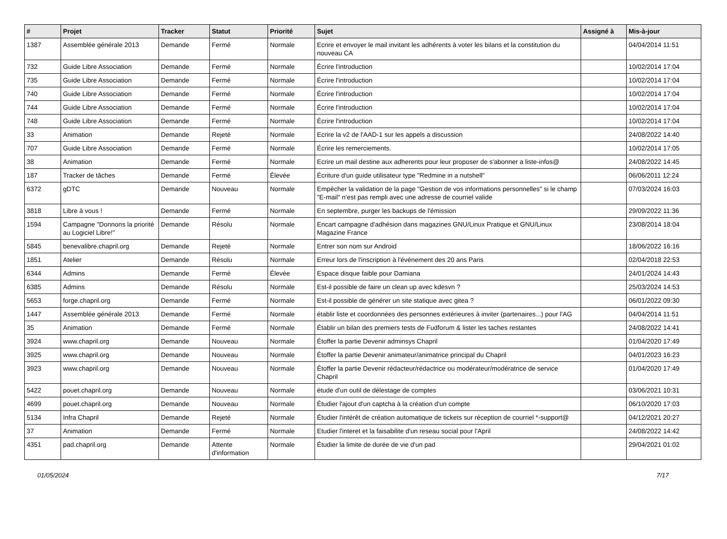| # | Projet | Tracker | Statut | Priorité | Sujet | Assigné à | Mis-à-jour |
| --- | --- | --- | --- | --- | --- | --- | --- |
| 1387 | Assemblée générale 2013 | Demande | Fermé | Normale | Ecrire et envoyer le mail invitant les adhérents à voter les bilans et la constitution du nouveau CA | | 04/04/2014 11:51 |
| 732 | Guide Libre Association | Demande | Fermé | Normale | Écrire l'introduction | | 10/02/2014 17:04 |
| 735 | Guide Libre Association | Demande | Fermé | Normale | Écrire l'introduction | | 10/02/2014 17:04 |
| 740 | Guide Libre Association | Demande | Fermé | Normale | Écrire l'introduction | | 10/02/2014 17:04 |
| 744 | Guide Libre Association | Demande | Fermé | Normale | Écrire l'introduction | | 10/02/2014 17:04 |
| 748 | Guide Libre Association | Demande | Fermé | Normale | Écrire l'introduction | | 10/02/2014 17:04 |
| 33 | Animation | Demande | Rejeté | Normale | Ecrire la v2 de l'AAD-1 sur les appels a discussion | | 24/08/2022 14:40 |
| 707 | Guide Libre Association | Demande | Fermé | Normale | Écrire les remerciements. | | 10/02/2014 17:05 |
| 38 | Animation | Demande | Fermé | Normale | Ecrire un mail destine aux adherents pour leur proposer de s'abonner a liste-infos@ | | 24/08/2022 14:45 |
| 187 | Tracker de tâches | Demande | Fermé | Élevée | Écriture d'un guide utilisateur type "Redmine in a nutshell" | | 06/06/2011 12:24 |
| 6372 | gDTC | Demande | Nouveau | Normale | Empêcher la validation de la page "Gestion de vos informations personnelles" si le champ "E-mail" n'est pas rempli avec une adresse de courriel valide | | 07/03/2024 16:03 |
| 3818 | Libre à vous ! | Demande | Fermé | Normale | En septembre, purger les backups de l'émission | | 29/09/2022 11:36 |
| 1594 | Campagne "Donnons la priorité au Logiciel Libre!" | Demande | Résolu | Normale | Encart campagne d'adhésion dans magazines GNU/Linux Pratique et GNU/Linux Magazine France | | 23/08/2014 18:04 |
| 5845 | benevalibre.chapril.org | Demande | Rejeté | Normale | Entrer son nom sur Android | | 18/06/2022 16:16 |
| 1851 | Atelier | Demande | Résolu | Normale | Erreur lors de l'inscription à l'événement des 20 ans Paris | | 02/04/2018 22:53 |
| 6344 | Admins | Demande | Fermé | Élevée | Espace disque faible pour Damiana | | 24/01/2024 14:43 |
| 6385 | Admins | Demande | Résolu | Normale | Est-il possible de faire un clean up avec kdesvn ? | | 25/03/2024 14:53 |
| 5653 | forge.chapril.org | Demande | Fermé | Normale | Est-il possible de générer un site statique avec gitea ? | | 06/01/2022 09:30 |
| 1447 | Assemblée générale 2013 | Demande | Fermé | Normale | établir liste et coordonnées des personnes extérieures à inviter (partenaires...) pour l'AG | | 04/04/2014 11:51 |
| 35 | Animation | Demande | Fermé | Normale | Établir un bilan des premiers tests de Fudforum & lister les taches restantes | | 24/08/2022 14:41 |
| 3924 | www.chapril.org | Demande | Nouveau | Normale | Étoffer la partie Devenir adminsys Chapril | | 01/04/2020 17:49 |
| 3925 | www.chapril.org | Demande | Nouveau | Normale | Étoffer la partie Devenir animateur/animatrice principal du Chapril | | 04/01/2023 16:23 |
| 3923 | www.chapril.org | Demande | Nouveau | Normale | Étoffer la partie Devenir rédacteur/rédactrice ou modérateur/modératrice de service Chapril | | 01/04/2020 17:49 |
| 5422 | pouet.chapril.org | Demande | Nouveau | Normale | étude d'un outil de délestage de comptes | | 03/06/2021 10:31 |
| 4699 | pouet.chapril.org | Demande | Nouveau | Normale | Étudier l'ajout d'un captcha à la création d'un compte | | 06/10/2020 17:03 |
| 5134 | Infra Chapril | Demande | Rejeté | Normale | Étudier l'intérêt de création automatique de tickets sur réception de courriel *-support@ | | 04/12/2021 20:27 |
| 37 | Animation | Demande | Fermé | Normale | Etudier l'interet et la faisabilite d'un reseau social pour l'April | | 24/08/2022 14:42 |
| 4351 | pad.chapril.org | Demande | Attente d'information | Normale | Étudier la limite de durée de vie d'un pad | | 29/04/2021 01:02 |
01/05/2024 7/17